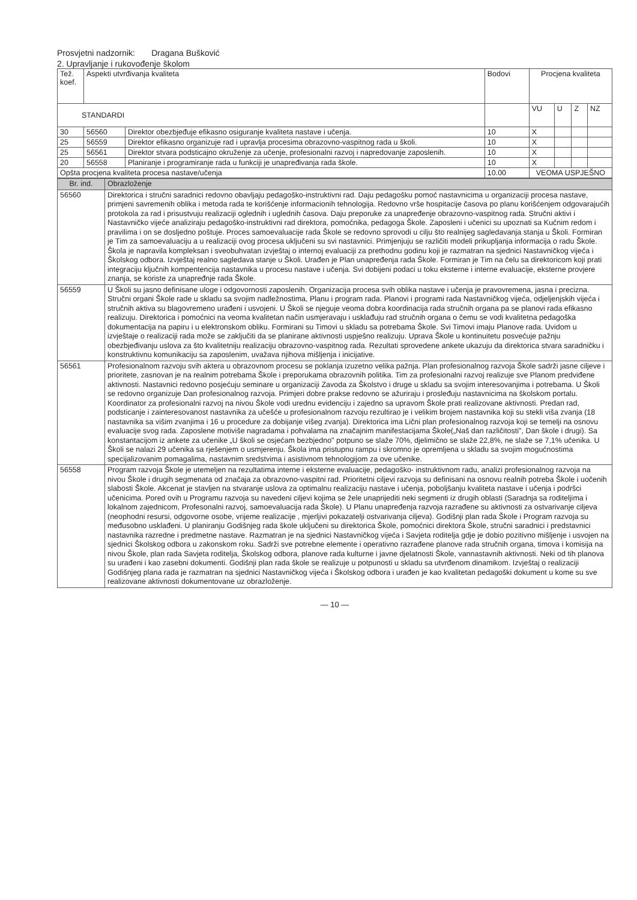Prosvjetni nadzornik: Dragana Bušković
2. Upravljanje i rukovođenje školom
| Tež. koef. | Aspekti utvrđivanja kvaliteta | | Bodovi | Procjena kvaliteta | | | |
| --- | --- | --- | --- | --- | --- | --- | --- |
| STANDARDI | | | | VU | U | Z | NZ |
| 30 | 56560 | Direktor obezbjeđuje efikasno osiguranje kvaliteta nastave i učenja. | 10 | X | | | |
| 25 | 56559 | Direktor efikasno organizuje rad i upravlja procesima obrazovno-vaspitnog rada u školi. | 10 | X | | | |
| 25 | 56561 | Direktor stvara podsticajno okruženje za učenje, profesionalni razvoj i napredovanje zaposlenih. | 10 | X | | | |
| 20 | 56558 | Planiranje i programiranje rada u funkciji je unapređivanja rada škole. | 10 | X | | | |
| Opšta procjena kvaliteta procesa nastave/učenja | | | 10.00 | VEOMA USPJEŠNO | | | |
| Br. ind. | Obrazloženje |
| --- | --- |
| 56560 | Direktorica i stručni saradnici redovno obavljaju pedagoško-instruktivni rad. Daju pedagošku pomoć nastavnicima u organizaciji procesa nastave, primjeni savremenih oblika i metoda rada te korišćenje informacionih tehnologija. Redovno vrše hospitacije časova po planu korišćenjem odgovarajućih protokola za rad i prisustvuju realizaciji oglednih i uglednih časova. Daju preporuke za unapređenje obrazovno-vaspitnog rada. Stručni aktivi i Nastavničko vijeće analiziraju pedagoško-instruktivni rad direktora, pomoćnika, pedagoga Škole. Zaposleni i učenici su upoznati sa Kućnim redom i pravilima i on se dosljedno poštuje. Proces samoevaluacije rada Škole se redovno sprovodi u cilju što realnijeg sagledavanja stanja u Školi. Formiran je Tim za samoevaluaciju a u realizaciji ovog procesa uključeni su svi nastavnici. Primjenjuju se različiti modeli prikupljanja informacija o radu Škole. Škola je napravila kompleksan i sveobuhvatan izvještaj o internoj evaluaciji za prethodnu godinu koji je razmatran na sjednici Nastavničkog vijeća i Školskog odbora. Izvještaj realno sagledava stanje u Školi. Urađen je Plan unapređenja rada Škole. Formiran je Tim na čelu sa direktoricom koji prati integraciju ključnih kompentencija nastavnika u procesu nastave i učenja. Svi dobijeni podaci u toku eksterne i interne evaluacije, eksterne provjere znanja, se koriste za unapređnje rada Škole. |
| 56559 | U Školi su jasno definisane uloge i odgovornosti zaposlenih. Organizacija procesa svih oblika nastave i učenja je pravovremena, jasna i precizna. Stručni organi Škole rade u skladu sa svojim nadležnostima, Planu i program rada. Planovi i programi rada Nastavničkog vijeća, odjeljenjskih vijeća i stručnih aktiva su blagovremeno urađeni i usvojeni. U Školi se njeguje veoma dobra koordinacija rada stručnih organa pa se planovi rada efikasno realizuju. Direktorica i pomoćnici na veoma kvalitetan način usmjeravaju i usklađuju rad stručnih organa o čemu se vodi kvalitetna pedagoška dokumentacija na papiru i u elektronskom obliku. Formirani su Timovi u skladu sa potrebama Škole. Svi Timovi imaju Planove rada. Uvidom u izvještaje o realizaciji rada može se zaključiti da se planirane aktivnosti uspješno realizuju. Uprava Škole u kontinuitetu posvećuje pažnju obezbjeđivanju uslova za što kvalitetniju realizaciju obrazovno-vaspitnog rada. Rezultati sprovedene ankete ukazuju da direktorica stvara saradničku i konstruktivnu komunikaciju sa zaposlenim, uvažava njihova mišljenja i inicijative. |
| 56561 | Profesionalnom razvoju svih aktera u obrazovnom procesu se poklanja izuzetno velika pažnja. Plan profesionalnog razvoja Škole sadrži jasne ciljeve i prioritete, zasnovan je na realnim potrebama Škole i preporukama obrazovnih politika. Tim za profesionalni razvoj realizuje sve Planom predviđene aktivnosti. Nastavnici redovno posjećuju seminare u organizaciji Zavoda za Školstvo i druge u skladu sa svojim interesovanjima i potrebama. U Školi se redovno organizuje Dan profesionalnog razvoja. Primjeri dobre prakse redovno se ažuriraju i prosleđuju nastavnicima na školskom portalu. Koordinator za profesionalni razvoj na nivou Škole vodi urednu evidenciju i zajedno sa upravom Škole prati realizovane aktivnosti. Predan rad, podsticanje i zainteresovanost nastavnika za učešće u profesionalnom razvoju rezultirao je i velikim brojem nastavnika koji su stekli viša zvanja (18 nastavnika sa višim zvanjima i 16 u procedure za dobijanje višeg zvanja). Direktorica ima Lični plan profesionalnog razvoja koji se temelji na osnovu evaluacije svog rada. Zaposlene motiviše nagradama i pohvalama na značajnim manifestacijama Škole(„Naš dan različitosti", Dan škole i drugi). Sa konstantacijom iz ankete za učenike „U školi se osjećam bezbjedno" potpuno se slaže 70%, djelimično se slaže 22,8%, ne slaže se 7,1% učenika. U Školi se nalazi 29 učenika sa rješenjem o usmjerenju. Škola ima pristupnu rampu i skromno je opremljena u skladu sa svojim mogućnostima specijalizovanim pomagalima, nastavnim sredstvima i asistivnom tehnologijom za ove učenike. |
| 56558 | Program razvoja Škole je utemeljen na rezultatima interne i eksterne evaluacije, pedagoško- instruktivnom radu, analizi profesionalnog razvoja na nivou Škole i drugih segmenata od značaja za obrazovno-vaspitni rad. Prioritetni ciljevi razvoja su definisani na osnovu realnih potreba Škole i uočenih slabosti Škole. Akcenat je stavljen na stvaranje uslova za optimalnu realizaciju nastave i učenja, poboljšanju kvaliteta nastave i učenja i podršci učenicima. Pored ovih u Programu razvoja su navedeni ciljevi kojima se žele unaprijediti neki segmenti iz drugih oblasti (Saradnja sa roditeljima i lokalnom zajednicom, Profesonalni razvoj, samoevaluacija rada Škole). U Planu unapređenja razvoja razrađene su aktivnosti za ostvarivanje ciljeva (neophodni resursi, odgovorne osobe, vrijeme realizacije , mjerljivi pokazatelji ostvarivanja ciljeva). Godišnji plan rada Škole i Program razvoja su međusobno usklađeni. U planiranju Godišnjeg rada škole uključeni su direktorica Škole, pomoćnici direktora Škole, stručni saradnici i predstavnici nastavnika razredne i predmetne nastave. Razmatran je na sjednici Nastavničkog vijeća i Savjeta roditelja gdje je dobio pozitivno mišljenje i usvojen na sjednici Školskog odbora u zakonskom roku. Sadrži sve potrebne elemente i operativno razrađene planove rada stručnih organa, timova i komisija na nivou Škole, plan rada Savjeta roditelja, Školskog odbora, planove rada kulturne i javne djelatnosti Škole, vannastavnih aktivnosti. Neki od tih planova su urađeni i kao zasebni dokumenti. Godišnji plan rada škole se realizuje u potpunosti u skladu sa utvrđenom dinamikom. Izvještaj o realizaciji Godišnjeg plana rada je razmatran na sjednici Nastavničkog vijeća i Školskog odbora i urađen je kao kvalitetan pedagoški dokument u kome su sve realizovane aktivnosti dokumentovane uz obrazloženje. |
— 10 —